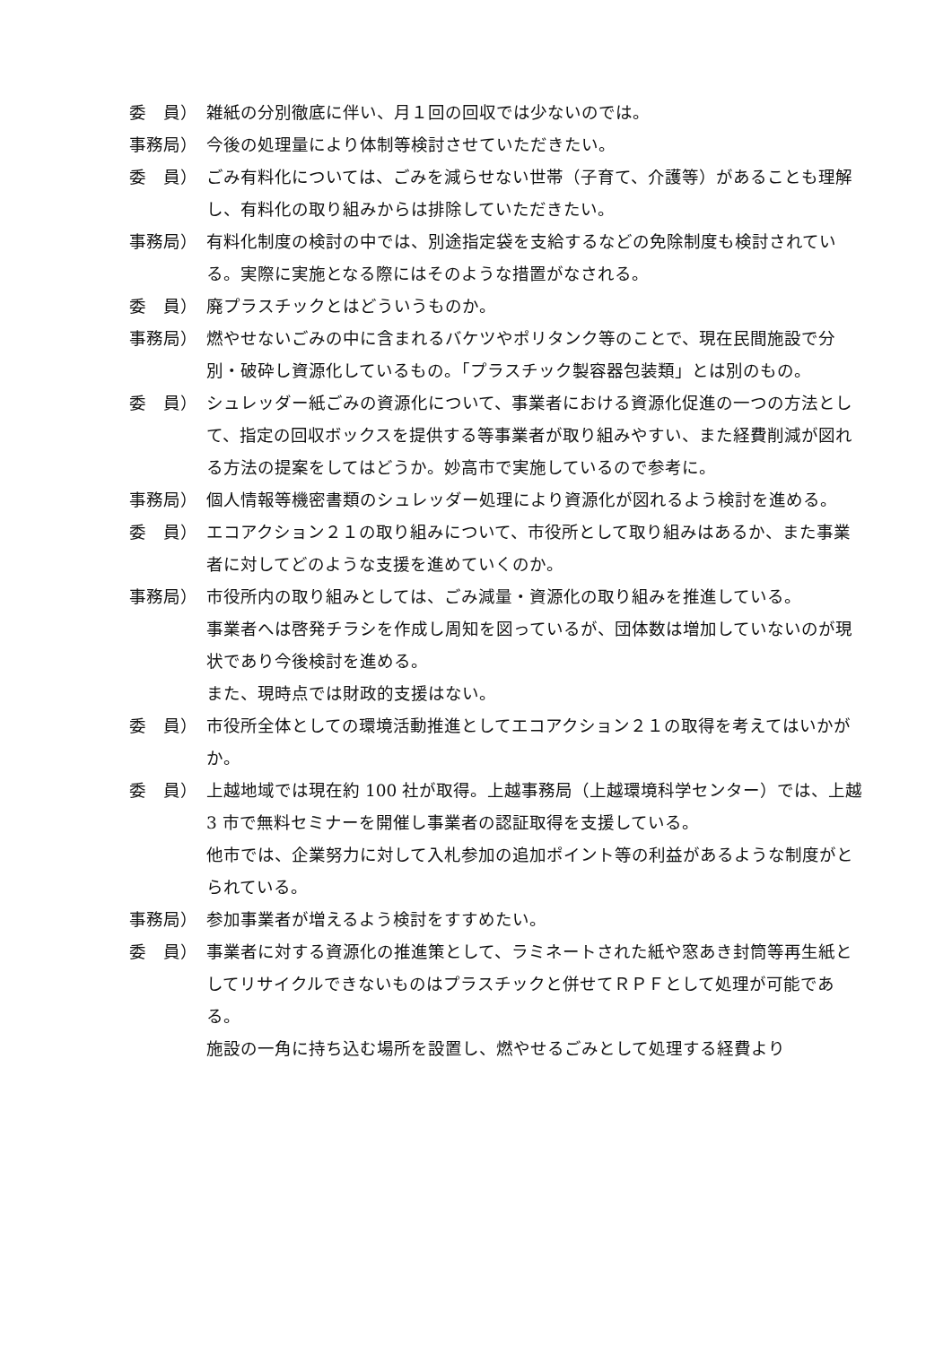委　員） 雑紙の分別徹底に伴い、月１回の回収では少ないのでは。
事務局） 今後の処理量により体制等検討させていただきたい。
委　員） ごみ有料化については、ごみを減らせない世帯（子育て、介護等）があることも理解し、有料化の取り組みからは排除していただきたい。
事務局） 有料化制度の検討の中では、別途指定袋を支給するなどの免除制度も検討されている。実際に実施となる際にはそのような措置がなされる。
委　員） 廃プラスチックとはどういうものか。
事務局） 燃やせないごみの中に含まれるバケツやポリタンク等のことで、現在民間施設で分別・破砕し資源化しているもの。「プラスチック製容器包装類」とは別のもの。
委　員） シュレッダー紙ごみの資源化について、事業者における資源化促進の一つの方法として、指定の回収ボックスを提供する等事業者が取り組みやすい、また経費削減が図れる方法の提案をしてはどうか。妙高市で実施しているので参考に。
事務局） 個人情報等機密書類のシュレッダー処理により資源化が図れるよう検討を進める。
委　員） エコアクション２１の取り組みについて、市役所として取り組みはあるか、また事業者に対してどのような支援を進めていくのか。
事務局） 市役所内の取り組みとしては、ごみ減量・資源化の取り組みを推進している。
事業者へは啓発チラシを作成し周知を図っているが、団体数は増加していないのが現状であり今後検討を進める。
また、現時点では財政的支援はない。
委　員） 市役所全体としての環境活動推進としてエコアクション２１の取得を考えてはいかがか。
委　員） 上越地域では現在約 100 社が取得。上越事務局（上越環境科学センター）では、上越 3 市で無料セミナーを開催し事業者の認証取得を支援している。
他市では、企業努力に対して入札参加の追加ポイント等の利益があるような制度がとられている。
事務局） 参加事業者が増えるよう検討をすすめたい。
委　員） 事業者に対する資源化の推進策として、ラミネートされた紙や窓あき封筒等再生紙としてリサイクルできないものはプラスチックと併せてＲＰＦとして処理が可能である。
施設の一角に持ち込む場所を設置し、燃やせるごみとして処理する経費より